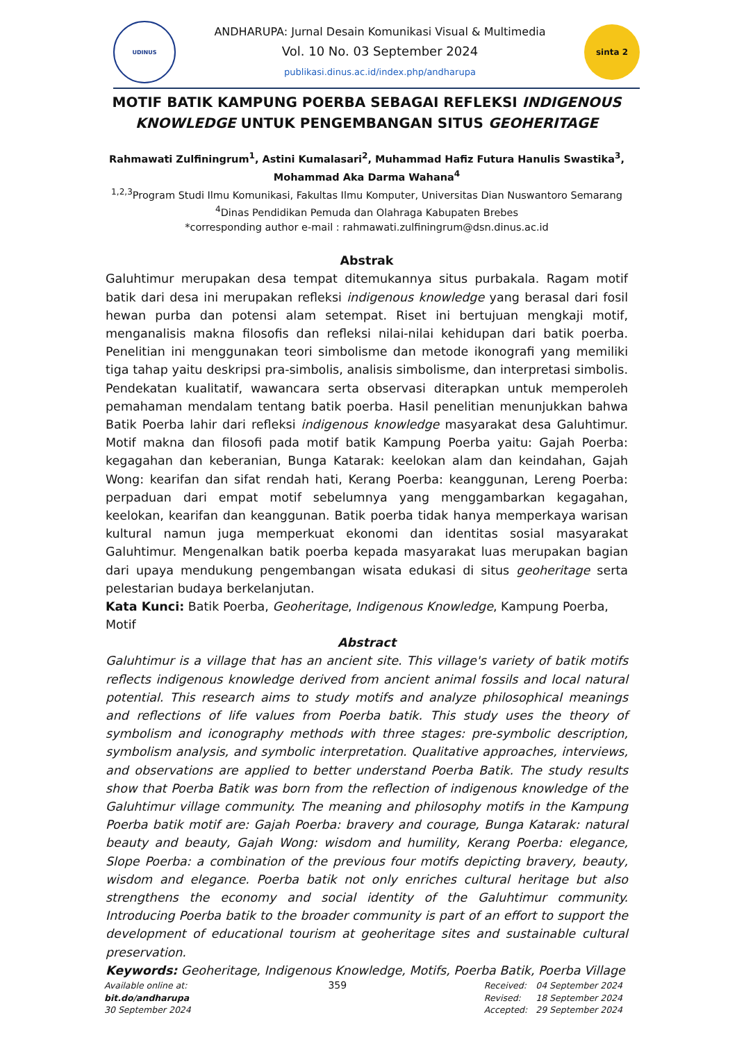UDINUS
ANDHARUPA: Jurnal Desain Komunikasi Visual & Multimedia
Vol. 10 No. 03 September 2024
publikasi.dinus.ac.id/index.php/andharupa
sinta 2
MOTIF BATIK KAMPUNG POERBA SEBAGAI REFLEKSI INDIGENOUS KNOWLEDGE UNTUK PENGEMBANGAN SITUS GEOHERITAGE
Rahmawati Zulfiningrum<sup>1</sup>, Astini Kumalasari<sup>2</sup>, Muhammad Hafiz Futura Hanulis Swastika<sup>3</sup>, Mohammad Aka Darma Wahana<sup>4</sup>
<sup>1,2,3</sup>Program Studi Ilmu Komunikasi, Fakultas Ilmu Komputer, Universitas Dian Nuswantoro Semarang
<sup>4</sup> Dinas Pendidikan Pemuda dan Olahraga Kabupaten Brebes
*corresponding author e-mail : rahmawati.zulfiningrum@dsn.dinus.ac.id
Abstrak
Galuhtimur merupakan desa tempat ditemukannya situs purbakala. Ragam motif batik dari desa ini merupakan refleksi indigenous knowledge yang berasal dari fosil hewan purba dan potensi alam setempat. Riset ini bertujuan mengkaji motif, menganalisis makna filosofis dan refleksi nilai-nilai kehidupan dari batik poerba. Penelitian ini menggunakan teori simbolisme dan metode ikonografi yang memiliki tiga tahap yaitu deskripsi pra-simbolis, analisis simbolisme, dan interpretasi simbolis. Pendekatan kualitatif, wawancara serta observasi diterapkan untuk memperoleh pemahaman mendalam tentang batik poerba. Hasil penelitian menunjukkan bahwa Batik Poerba lahir dari refleksi indigenous knowledge masyarakat desa Galuhtimur. Motif makna dan filosofi pada motif batik Kampung Poerba yaitu: Gajah Poerba: kegagahan dan keberanian, Bunga Katarak: keelokan alam dan keindahan, Gajah Wong: kearifan dan sifat rendah hati, Kerang Poerba: keanggunan, Lereng Poerba: perpaduan dari empat motif sebelumnya yang menggambarkan kegagahan, keelokan, kearifan dan keanggunan. Batik poerba tidak hanya memperkaya warisan kultural namun juga memperkuat ekonomi dan identitas sosial masyarakat Galuhtimur. Mengenalkan batik poerba kepada masyarakat luas merupakan bagian dari upaya mendukung pengembangan wisata edukasi di situs geoheritage serta pelestarian budaya berkelanjutan.
Kata Kunci: Batik Poerba, Geoheritage, Indigenous Knowledge, Kampung Poerba,
Motif
Abstract
Galuhtimur is a village that has an ancient site. This village's variety of batik motifs reflects indigenous knowledge derived from ancient animal fossils and local natural potential. This research aims to study motifs and analyze philosophical meanings and reflections of life values from Poerba batik. This study uses the theory of symbolism and iconography methods with three stages: pre-symbolic description, symbolism analysis, and symbolic interpretation. Qualitative approaches, interviews, and observations are applied to better understand Poerba Batik. The study results show that Poerba Batik was born from the reflection of indigenous knowledge of the Galuhtimur village community. The meaning and philosophy motifs in the Kampung Poerba batik motif are: Gajah Poerba: bravery and courage, Bunga Katarak: natural beauty and beauty, Gajah Wong: wisdom and humility, Kerang Poerba: elegance, Slope Poerba: a combination of the previous four motifs depicting bravery, beauty, wisdom and elegance. Poerba batik not only enriches cultural heritage but also strengthens the economy and social identity of the Galuhtimur community. Introducing Poerba batik to the broader community is part of an effort to support the development of educational tourism at geoheritage sites and sustainable cultural preservation.
Keywords: Geoheritage, Indigenous Knowledge, Motifs, Poerba Batik, Poerba Village
Available online at:
bit.do/andharupa
30 September 2024
359
| Received: | 04 September 2024 |
| Revised: | 18 September 2024 |
| Accepted: | 29 September 2024 |